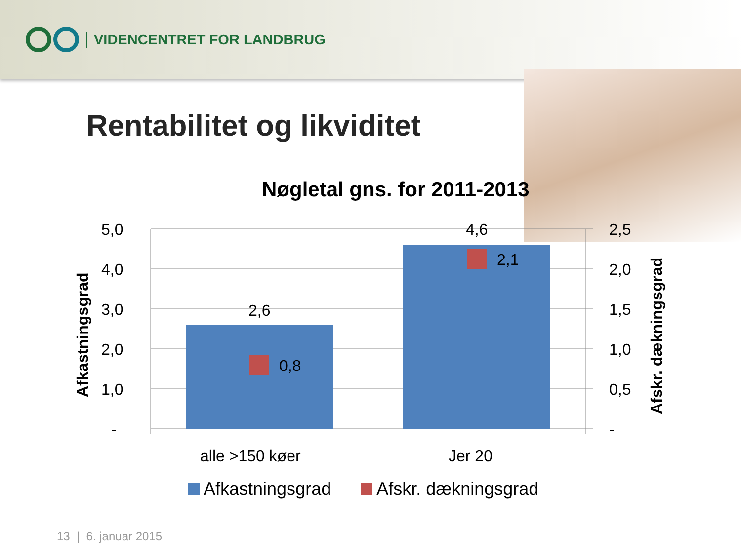VIDENCENTRET FOR LANDBRUG
Rentabilitet og likviditet
Nøgletal gns. for 2011-2013
5,0
4,0
3,0
2,0
1,0
-
2,5
2,0
1,5
1,0
0,5
-
2,6
4,6
0,8
2,1
alle >150 køer
Jer 20
Afkastningsgrad
Afskr. dækningsgrad
Afkastningsgrad Afskr. dækningsgrad
13 | 6. januar 2015